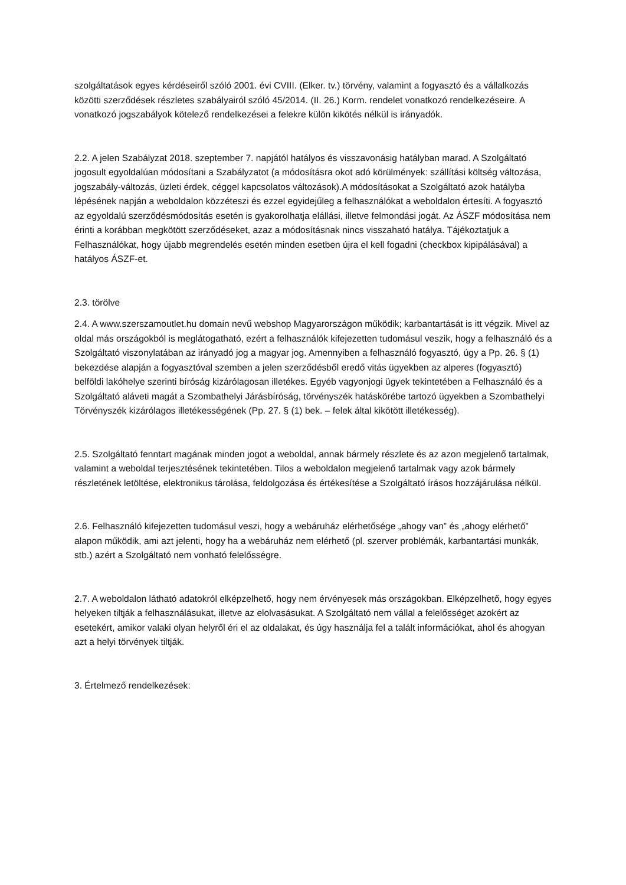szolgáltatások egyes kérdéseiről szóló 2001. évi CVIII. (Elker. tv.) törvény, valamint a fogyasztó és a vállalkozás közötti szerződések részletes szabályairól szóló 45/2014. (II. 26.) Korm. rendelet vonatkozó rendelkezéseire. A vonatkozó jogszabályok kötelező rendelkezései a felekre külön kikötés nélkül is irányadók.
2.2. A jelen Szabályzat 2018. szeptember 7. napjától hatályos és visszavonásig hatályban marad. A Szolgáltató jogosult egyoldalúan módosítani a Szabályzatot (a módosításra okot adó körülmények: szállítási költség változása, jogszabály-változás, üzleti érdek, céggel kapcsolatos változások).A módosításokat a Szolgáltató azok hatályba lépésének napján a weboldalon közzéteszi és ezzel egyidejűleg a felhasználókat a weboldalon értesíti. A fogyasztó az egyoldalú szerződésmódosítás esetén is gyakorolhatja elállási, illetve felmondási jogát. Az ÁSZF módosítása nem érinti a korábban megkötött szerződéseket, azaz a módosításnak nincs visszaható hatálya. Tájékoztatjuk a Felhasználókat, hogy újabb megrendelés esetén minden esetben újra el kell fogadni (checkbox kipipálásával) a hatályos ÁSZF-et.
2.3. törölve
2.4. A www.szerszamoutlet.hu domain nevű webshop Magyarországon működik; karbantartását is itt végzik. Mivel az oldal más országokból is meglátogatható, ezért a felhasználók kifejezetten tudomásul veszik, hogy a felhasználó és a Szolgáltató viszonylatában az irányadó jog a magyar jog. Amennyiben a felhasználó fogyasztó, úgy a Pp. 26. § (1) bekezdése alapján a fogyasztóval szemben a jelen szerződésből eredő vitás ügyekben az alperes (fogyasztó) belföldi lakóhelye szerinti bíróság kizárólagosan illetékes. Egyéb vagyonjogi ügyek tekintetében a Felhasználó és a Szolgáltató aláveti magát a Szombathelyi Járásbíróság, törvényszék hatáskörébe tartozó ügyekben a Szombathelyi Törvényszék kizárólagos illetékességének (Pp. 27. § (1) bek. – felek által kikötött illetékesség).
2.5. Szolgáltató fenntart magának minden jogot a weboldal, annak bármely részlete és az azon megjelenő tartalmak, valamint a weboldal terjesztésének tekintetében. Tilos a weboldalon megjelenő tartalmak vagy azok bármely részletének letöltése, elektronikus tárolása, feldolgozása és értékesítése a Szolgáltató írásos hozzájárulása nélkül.
2.6. Felhasználó kifejezetten tudomásul veszi, hogy a webáruház elérhetősége „ahogy van” és „ahogy elérhető” alapon működik, ami azt jelenti, hogy ha a webáruház nem elérhető (pl. szerver problémák, karbantartási munkák, stb.) azért a Szolgáltató nem vonható felelősségre.
2.7. A weboldalon látható adatokról elképzelhető, hogy nem érvényesek más országokban. Elképzelhető, hogy egyes helyeken tiltják a felhasználásukat, illetve az elolvasásukat. A Szolgáltató nem vállal a felelősséget azokért az esetekért, amikor valaki olyan helyről éri el az oldalakat, és úgy használja fel a talált információkat, ahol és ahogyan azt a helyi törvények tiltják.
3. Értelmező rendelkezések: